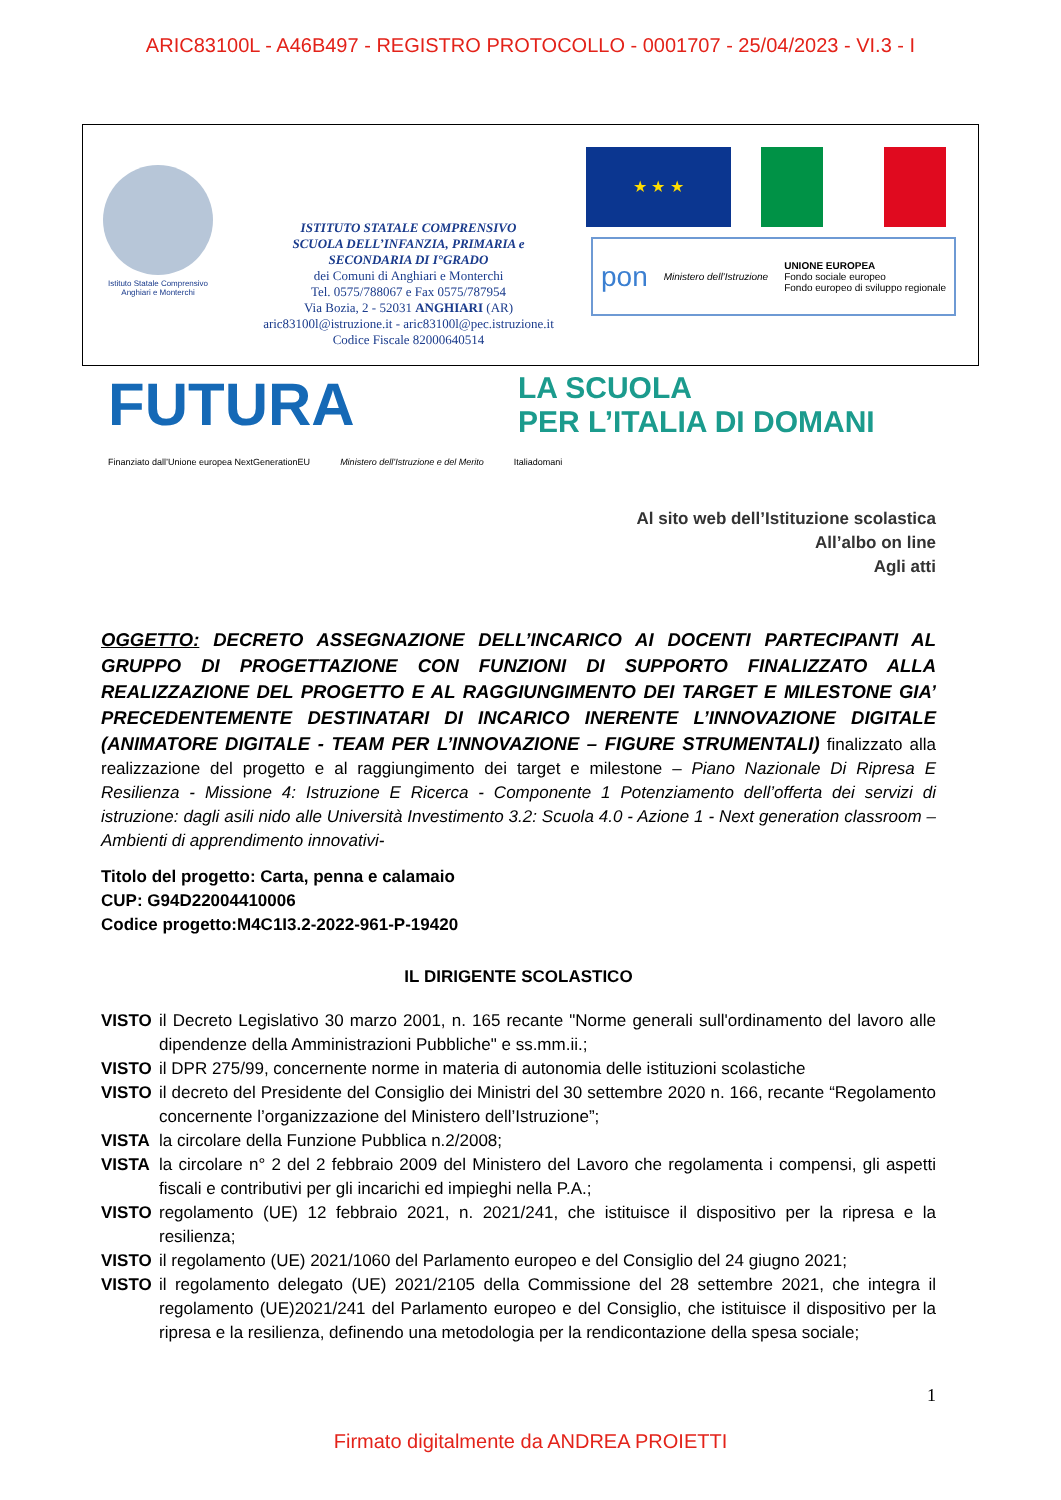ARIC83100L - A46B497 - REGISTRO PROTOCOLLO - 0001707 - 25/04/2023 - VI.3 - I
Istituto Statale Comprensivo
Anghiari e Monterchi
ISTITUTO STATALE COMPRENSIVO
SCUOLA DELL’INFANZIA, PRIMARIA e
SECONDARIA DI I°GRADO
dei Comuni di Anghiari e Monterchi
Tel. 0575/788067 e Fax 0575/787954
Via Bozia, 2 - 52031 ANGHIARI (AR)
aric83100l@istruzione.it - aric83100l@pec.istruzione.it
Codice Fiscale 82000640514
★ ★ ★
pon Ministero dell’Istruzione UNIONE EUROPEA
Fondo sociale europeo
Fondo europeo di sviluppo regionale
FUTURA
LA SCUOLA
PER L’ITALIA DI DOMANI
Finanziato dall’Unione europea NextGenerationEU Ministero dell’Istruzione e del Merito Italiadomani
Al sito web dell’Istituzione scolastica
All’albo on line
Agli atti
OGGETTO: DECRETO ASSEGNAZIONE DELL’INCARICO AI DOCENTI PARTECIPANTI AL GRUPPO DI PROGETTAZIONE CON FUNZIONI DI SUPPORTO FINALIZZATO ALLA REALIZZAZIONE DEL PROGETTO E AL RAGGIUNGIMENTO DEI TARGET E MILESTONE GIA’ PRECEDENTEMENTE DESTINATARI DI INCARICO INERENTE L’INNOVAZIONE DIGITALE (ANIMATORE DIGITALE - TEAM PER L’INNOVAZIONE – FIGURE STRUMENTALI) finalizzato alla realizzazione del progetto e al raggiungimento dei target e milestone – Piano Nazionale Di Ripresa E Resilienza - Missione 4: Istruzione E Ricerca - Componente 1 Potenziamento dell’offerta dei servizi di istruzione: dagli asili nido alle Università Investimento 3.2: Scuola 4.0 - Azione 1 - Next generation classroom – Ambienti di apprendimento innovativi-
Titolo del progetto: Carta, penna e calamaio
CUP: G94D22004410006
Codice progetto:M4C1I3.2-2022-961-P-19420
IL DIRIGENTE SCOLASTICO
VISTO il Decreto Legislativo 30 marzo 2001, n. 165 recante "Norme generali sull'ordinamento del lavoro alle dipendenze della Amministrazioni Pubbliche" e ss.mm.ii.;
VISTO il DPR 275/99, concernente norme in materia di autonomia delle istituzioni scolastiche
VISTO il decreto del Presidente del Consiglio dei Ministri del 30 settembre 2020 n. 166, recante “Regolamento concernente l’organizzazione del Ministero dell’Istruzione”;
VISTA la circolare della Funzione Pubblica n.2/2008;
VISTA la circolare n° 2 del 2 febbraio 2009 del Ministero del Lavoro che regolamenta i compensi, gli aspetti fiscali e contributivi per gli incarichi ed impieghi nella P.A.;
VISTO regolamento (UE) 12 febbraio 2021, n. 2021/241, che istituisce il dispositivo per la ripresa e la resilienza;
VISTO il regolamento (UE) 2021/1060 del Parlamento europeo e del Consiglio del 24 giugno 2021;
VISTO il regolamento delegato (UE) 2021/2105 della Commissione del 28 settembre 2021, che integra il regolamento (UE)2021/241 del Parlamento europeo e del Consiglio, che istituisce il dispositivo per la ripresa e la resilienza, definendo una metodologia per la rendicontazione della spesa sociale;
1
Firmato digitalmente da ANDREA PROIETTI